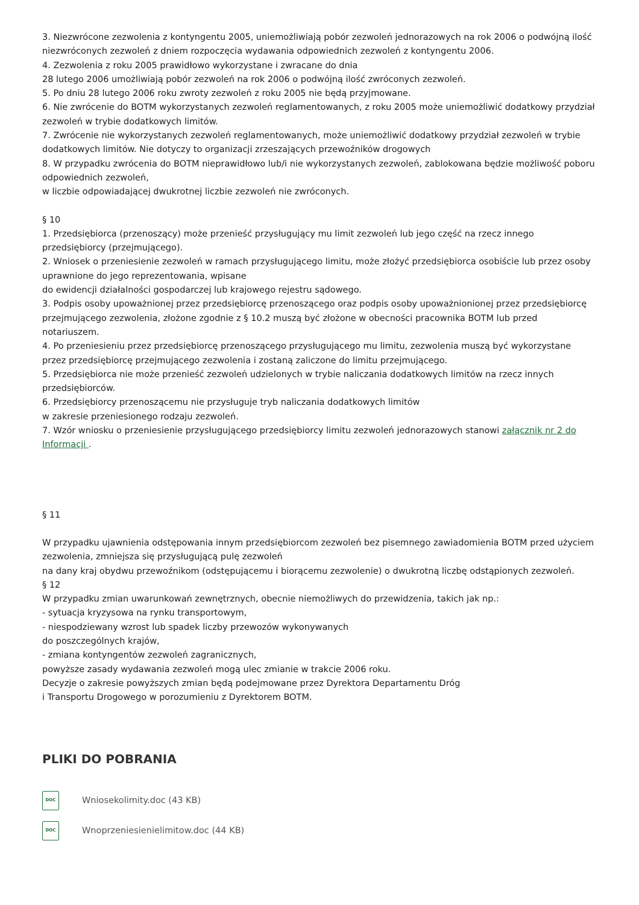3. Niezwrócone zezwolenia z kontyngentu 2005, uniemożliwiają pobór zezwoleń jednorazowych na rok 2006 o podwójną ilość niezwróconych zezwoleń z dniem rozpoczęcia wydawania odpowiednich zezwoleń z kontyngentu 2006.
4. Zezwolenia z roku 2005 prawidłowo wykorzystane i zwracane do dnia
28 lutego 2006 umożliwiają pobór zezwoleń na rok 2006 o podwójną ilość zwróconych zezwoleń.
5. Po dniu 28 lutego 2006 roku zwroty zezwoleń z roku 2005 nie będą przyjmowane.
6. Nie zwrócenie do BOTM wykorzystanych zezwoleń reglamentowanych, z roku 2005 może uniemożliwić dodatkowy przydział zezwoleń w trybie dodatkowych limitów.
7. Zwrócenie nie wykorzystanych zezwoleń reglamentowanych, może uniemożliwić dodatkowy przydział zezwoleń w trybie dodatkowych limitów. Nie dotyczy to organizacji zrzeszających przewoźników drogowych
8. W przypadku zwrócenia do BOTM nieprawidłowo lub/i nie wykorzystanych zezwoleń, zablokowana będzie możliwość poboru odpowiednich zezwoleń,
w liczbie odpowiadającej dwukrotnej liczbie zezwoleń nie zwróconych.
§ 10
1. Przedsiębiorca (przenoszący) może przenieść przysługujący mu limit zezwoleń lub jego część na rzecz innego przedsiębiorcy (przejmującego).
2. Wniosek o przeniesienie zezwoleń w ramach przysługującego limitu, może złożyć przedsiębiorca osobiście lub przez osoby uprawnione do jego reprezentowania, wpisane
do ewidencji działalności gospodarczej lub krajowego rejestru sądowego.
3. Podpis osoby upoważnionej przez przedsiębiorcę przenoszącego oraz podpis osoby upoważnionionej przez przedsiębiorcę przejmującego zezwolenia, złożone zgodnie z § 10.2 muszą być złożone w obecności pracownika BOTM lub przed notariuszem.
4. Po przeniesieniu przez przedsiębiorcę przenoszącego przysługującego mu limitu, zezwolenia muszą być wykorzystane przez przedsiębiorcę przejmującego zezwolenia i zostaną zaliczone do limitu przejmującego.
5. Przedsiębiorca nie może przenieść zezwoleń udzielonych w trybie naliczania dodatkowych limitów na rzecz innych przedsiębiorców.
6. Przedsiębiorcy przenoszącemu nie przysługuje tryb naliczania dodatkowych limitów
w zakresie przeniesionego rodzaju zezwoleń.
7. Wzór wniosku o przeniesienie przysługującego przedsiębiorcy limitu zezwoleń jednorazowych stanowi załącznik nr 2 do Informacji .
§ 11
W przypadku ujawnienia odstępowania innym przedsiębiorcom zezwoleń bez pisemnego zawiadomienia BOTM przed użyciem zezwolenia, zmniejsza się przysługującą pulę zezwoleń
na dany kraj obydwu przewoźnikom (odstępującemu i biorącemu zezwolenie) o dwukrotną liczbę odstąpionych zezwoleń.
§ 12
W przypadku zmian uwarunkowań zewnętrznych, obecnie niemożliwych do przewidzenia, takich jak np.:
- sytuacja kryzysowa na rynku transportowym,
- niespodziewany wzrost lub spadek liczby przewozów wykonywanych
do poszczególnych krajów,
- zmiana kontyngentów zezwoleń zagranicznych,
powyższe zasady wydawania zezwoleń mogą ulec zmianie w trakcie 2006 roku.
Decyzje o zakresie powyższych zmian będą podejmowane przez Dyrektora Departamentu Dróg
i Transportu Drogowego w porozumieniu z Dyrektorem BOTM.
PLIKI DO POBRANIA
DOC
Wniosekolimity.doc (43 KB)
DOC
Wnoprzeniesienielimitow.doc (44 KB)